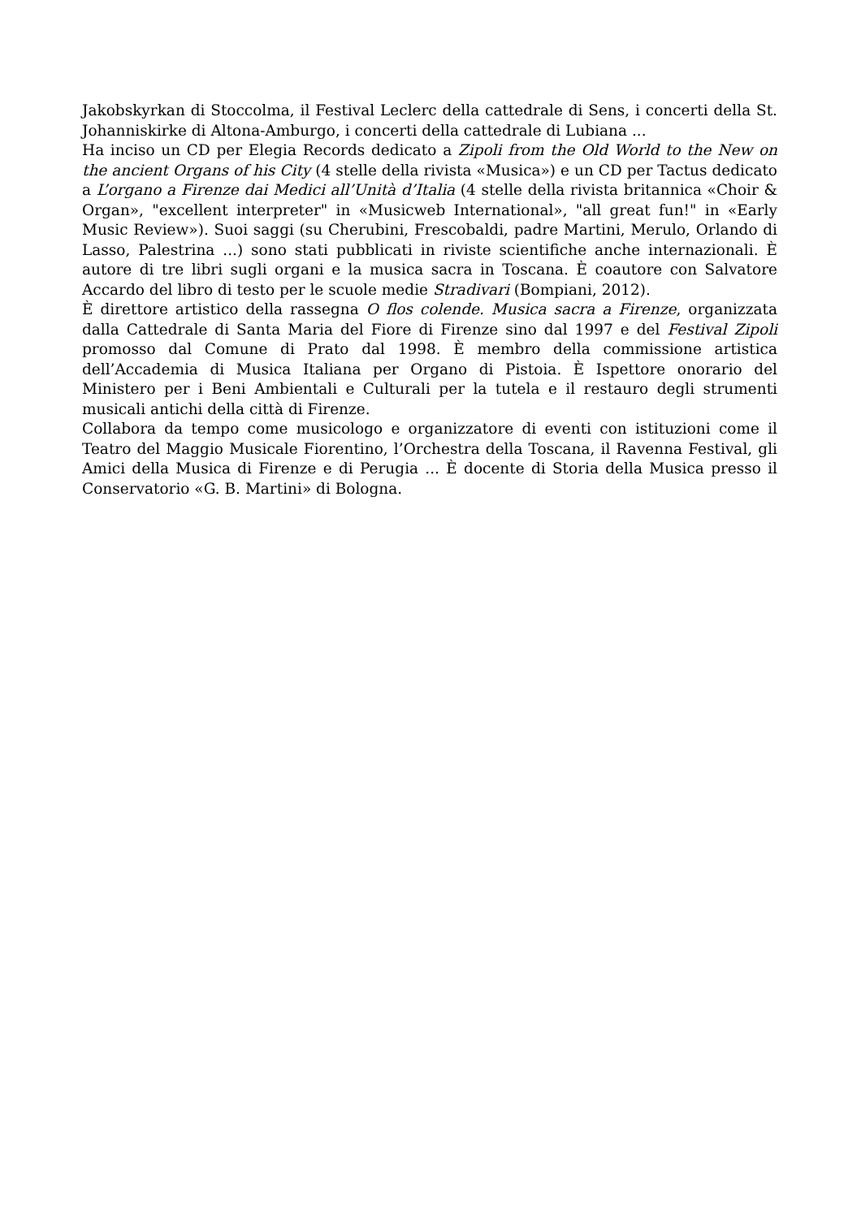Jakobskyrkan di Stoccolma, il Festival Leclerc della cattedrale di Sens, i concerti della St. Johanniskirke di Altona-Amburgo, i concerti della cattedrale di Lubiana ...
Ha inciso un CD per Elegia Records dedicato a Zipoli from the Old World to the New on the ancient Organs of his City (4 stelle della rivista «Musica») e un CD per Tactus dedicato a L’organo a Firenze dai Medici all’Unità d’Italia (4 stelle della rivista britannica «Choir & Organ», "excellent interpreter" in «Musicweb International», "all great fun!" in «Early Music Review»). Suoi saggi (su Cherubini, Frescobaldi, padre Martini, Merulo, Orlando di Lasso, Palestrina ...) sono stati pubblicati in riviste scientifiche anche internazionali. È autore di tre libri sugli organi e la musica sacra in Toscana. È coautore con Salvatore Accardo del libro di testo per le scuole medie Stradivari (Bompiani, 2012).
È direttore artistico della rassegna O flos colende. Musica sacra a Firenze, organizzata dalla Cattedrale di Santa Maria del Fiore di Firenze sino dal 1997 e del Festival Zipoli promosso dal Comune di Prato dal 1998. È membro della commissione artistica dell’Accademia di Musica Italiana per Organo di Pistoia. È Ispettore onorario del Ministero per i Beni Ambientali e Culturali per la tutela e il restauro degli strumenti musicali antichi della città di Firenze.
Collabora da tempo come musicologo e organizzatore di eventi con istituzioni come il Teatro del Maggio Musicale Fiorentino, l’Orchestra della Toscana, il Ravenna Festival, gli Amici della Musica di Firenze e di Perugia ... È docente di Storia della Musica presso il Conservatorio «G. B. Martini» di Bologna.